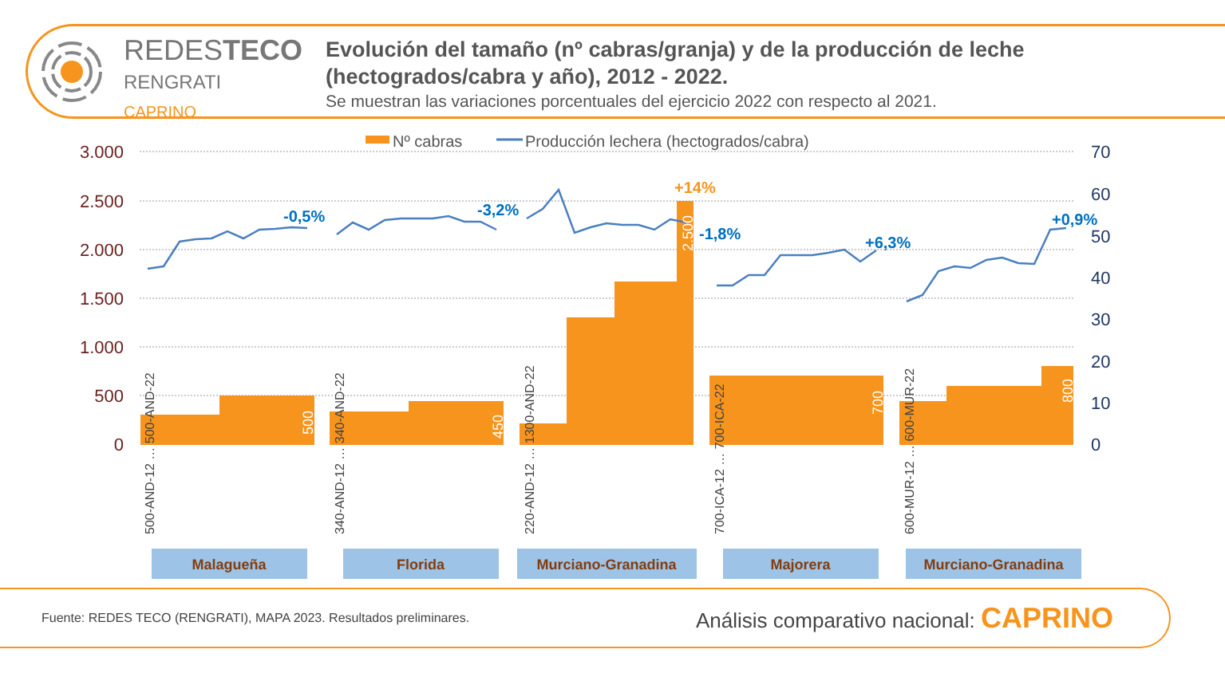REDESTECO
RENGRATI
CAPRINO
Evolución del tamaño (nº cabras/granja) y de la producción de leche (hectogrados/cabra y año), 2012 - 2022.
Se muestran las variaciones porcentuales del ejercicio 2022 con respecto al 2021.
Nº cabras
Producción lechera (hectogrados/cabra)
3.000
2.500
2.000
1.500
1.000
500
0
70
60
50
40
30
20
10
0
-0,5%
-3,2%
-1,8%
+6,3%
+0,9%
+14%
500
450
2.500
700
800
500-AND-12 … 500-AND-22
340-AND-12 … 340-AND-22
220-AND-12 … 1300-AND-22
700-ICA-12 … 700-ICA-22
600-MUR-12 … 600-MUR-22
Malagueña
Florida
Murciano-Granadina
Majorera
Murciano-Granadina
Fuente: REDES TECO (RENGRATI), MAPA 2023. Resultados preliminares.
Análisis comparativo nacional: CAPRINO